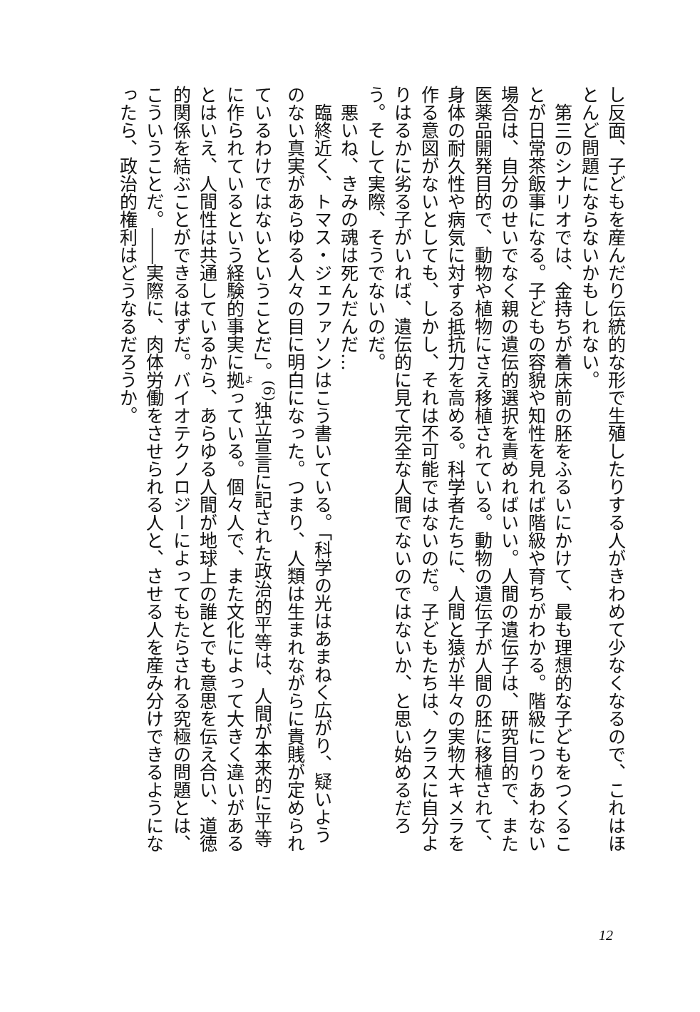し反面、子どもを産んだり伝統的な形で生殖したりする人がきわめて少なくなるので、これはほとんど問題にならないかもしれない。
　第三のシナリオでは、金持ちが着床前の胚をふるいにかけて、最も理想的な子どもをつくることが日常茶飯事になる。子どもの容貌や知性を見れば階級や育ちがわかる。階級につりあわない場合は、自分のせいでなく親の遺伝的選択を責めればいい。人間の遺伝子は、研究目的で、また医薬品開発目的で、動物や植物にさえ移植されている。動物の遺伝子が人間の胚に移植されて、身体の耐久性や病気に対する抵抗力を高める。科学者たちに、人間と猿が半々の実物大キメラを作る意図がないとしても、しかし、それは不可能ではないのだ。子どもたちは、クラスに自分よりはるかに劣る子がいれば、遺伝的に見て完全な人間でないのではないか、と思い始めるだろう。そして実際、そうでないのだ。
　悪いね、きみの魂は死んだんだ…
　臨終近く、トマス・ジェファソンはこう書いている。「科学の光はあまねく広がり、疑いようのない真実があらゆる人々の目に明白になった。つまり、人類は生まれながらに貴賎が定められているわけではないということだ」。<sup>(6)</sup>独立宣言に記された政治的平等は、人間が本来的に平等に作られているという経験的事実に拠っている。個々人で、また文化によって大きく違いがあるとはいえ、人間性は共通しているから、あらゆる人間が地球上の誰とでも意思を伝え合い、道徳的関係を結ぶことができるはずだ。バイオテクノロジーによってもたらされる究極の問題とは、こういうことだ。――実際に、肉体労働をさせられる人と、させる人を産み分けできるようになったら、政治的権利はどうなるだろうか。
12